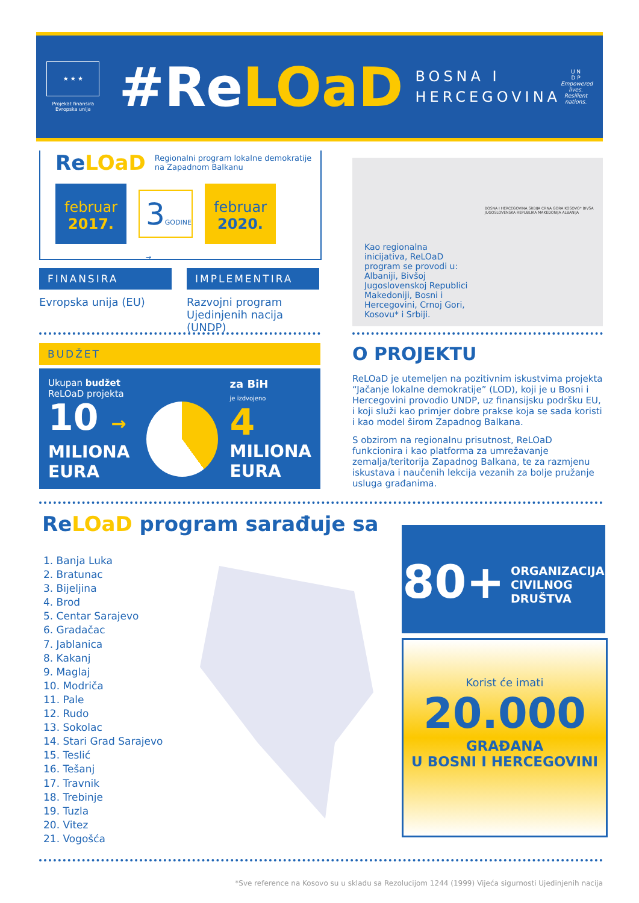★ ★ ★
Projekat finansira
Evropska unija
#ReLOaD
BOSNA I
HERCEGOVINA
U N
D P
Empowered lives. Resilient nations.
ReLOaD Regionalni program lokalne demokratije
na Zapadnom Balkanu
februar
2017.
3GODINE →
februar
2020.
FINANSIRA
Evropska unija (EU)
IMPLEMENTIRA
Razvojni program Ujedinjenih nacija (UNDP)
Kao regionalna inicijativa, ReLOaD program se provodi u: Albaniji, Bivšoj Jugoslovenskoj Republici Makedoniji, Bosni i Hercegovini, Crnoj Gori, Kosovu* i Srbiji.
BOSNA I HERCEGOVINA SRBIJA CRNA GORA KOSOVO* BIVŠA JUGOSLOVENSKA REPUBLIKA MAKEDONIJA ALBANIJA
BUDŽET
Ukupan budžet
ReLOaD projekta
10 →
MILIONA
EURA
za BiH
je izdvojeno
4
MILIONA
EURA
O PROJEKTU
ReLOaD je utemeljen na pozitivnim iskustvima projekta “Jačanje lokalne demokratije” (LOD), koji je u Bosni i Hercegovini provodio UNDP, uz finansijsku podršku EU, i koji služi kao primjer dobre prakse koja se sada koristi i kao model širom Zapadnog Balkana.
S obzirom na regionalnu prisutnost, ReLOaD funkcionira i kao platforma za umrežavanje zemalja/teritorija Zapadnog Balkana, te za razmjenu iskustava i naučenih lekcija vezanih za bolje pružanje usluga građanima.
ReLOaD program sarađuje sa
1. Banja Luka
2. Bratunac
3. Bijeljina
4. Brod
5. Centar Sarajevo
6. Gradačac
7. Jablanica
8. Kakanj
9. Maglaj
10. Modriča
11. Pale
12. Rudo
13. Sokolac
14. Stari Grad Sarajevo
15. Teslić
16. Tešanj
17. Travnik
18. Trebinje
19. Tuzla
20. Vitez
21. Vogošća
80+ ORGANIZACIJA
CIVILNOG
DRUŠTVA
Korist će imati
20.000
GRAĐANA
U BOSNI I HERCEGOVINI
*Sve reference na Kosovo su u skladu sa Rezolucijom 1244 (1999) Vijeća sigurnosti Ujedinjenih nacija